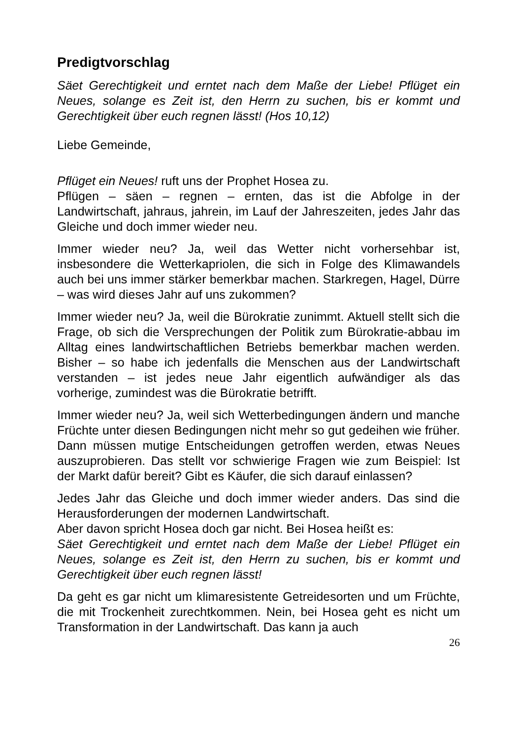Predigtvorschlag
Säet Gerechtigkeit und erntet nach dem Maße der Liebe! Pflüget ein Neues, solange es Zeit ist, den Herrn zu suchen, bis er kommt und Gerechtigkeit über euch regnen lässt! (Hos 10,12)
Liebe Gemeinde,
Pflüget ein Neues! ruft uns der Prophet Hosea zu.
Pflügen – säen – regnen – ernten, das ist die Abfolge in der Landwirtschaft, jahraus, jahrein, im Lauf der Jahreszeiten, jedes Jahr das Gleiche und doch immer wieder neu.
Immer wieder neu? Ja, weil das Wetter nicht vorhersehbar ist, insbesondere die Wetterkapriolen, die sich in Folge des Klimawandels auch bei uns immer stärker bemerkbar machen. Starkregen, Hagel, Dürre – was wird dieses Jahr auf uns zukommen?
Immer wieder neu? Ja, weil die Bürokratie zunimmt. Aktuell stellt sich die Frage, ob sich die Versprechungen der Politik zum Bürokratie-abbau im Alltag eines landwirtschaftlichen Betriebs bemerkbar machen werden. Bisher – so habe ich jedenfalls die Menschen aus der Landwirtschaft verstanden – ist jedes neue Jahr eigentlich aufwändiger als das vorherige, zumindest was die Bürokratie betrifft.
Immer wieder neu? Ja, weil sich Wetterbedingungen ändern und manche Früchte unter diesen Bedingungen nicht mehr so gut gedeihen wie früher. Dann müssen mutige Entscheidungen getroffen werden, etwas Neues auszuprobieren. Das stellt vor schwierige Fragen wie zum Beispiel: Ist der Markt dafür bereit? Gibt es Käufer, die sich darauf einlassen?
Jedes Jahr das Gleiche und doch immer wieder anders. Das sind die Herausforderungen der modernen Landwirtschaft.
Aber davon spricht Hosea doch gar nicht. Bei Hosea heißt es:
Säet Gerechtigkeit und erntet nach dem Maße der Liebe! Pflüget ein Neues, solange es Zeit ist, den Herrn zu suchen, bis er kommt und Gerechtigkeit über euch regnen lässt!
Da geht es gar nicht um klimaresistente Getreidesorten und um Früchte, die mit Trockenheit zurechtkommen. Nein, bei Hosea geht es nicht um Transformation in der Landwirtschaft. Das kann ja auch
26